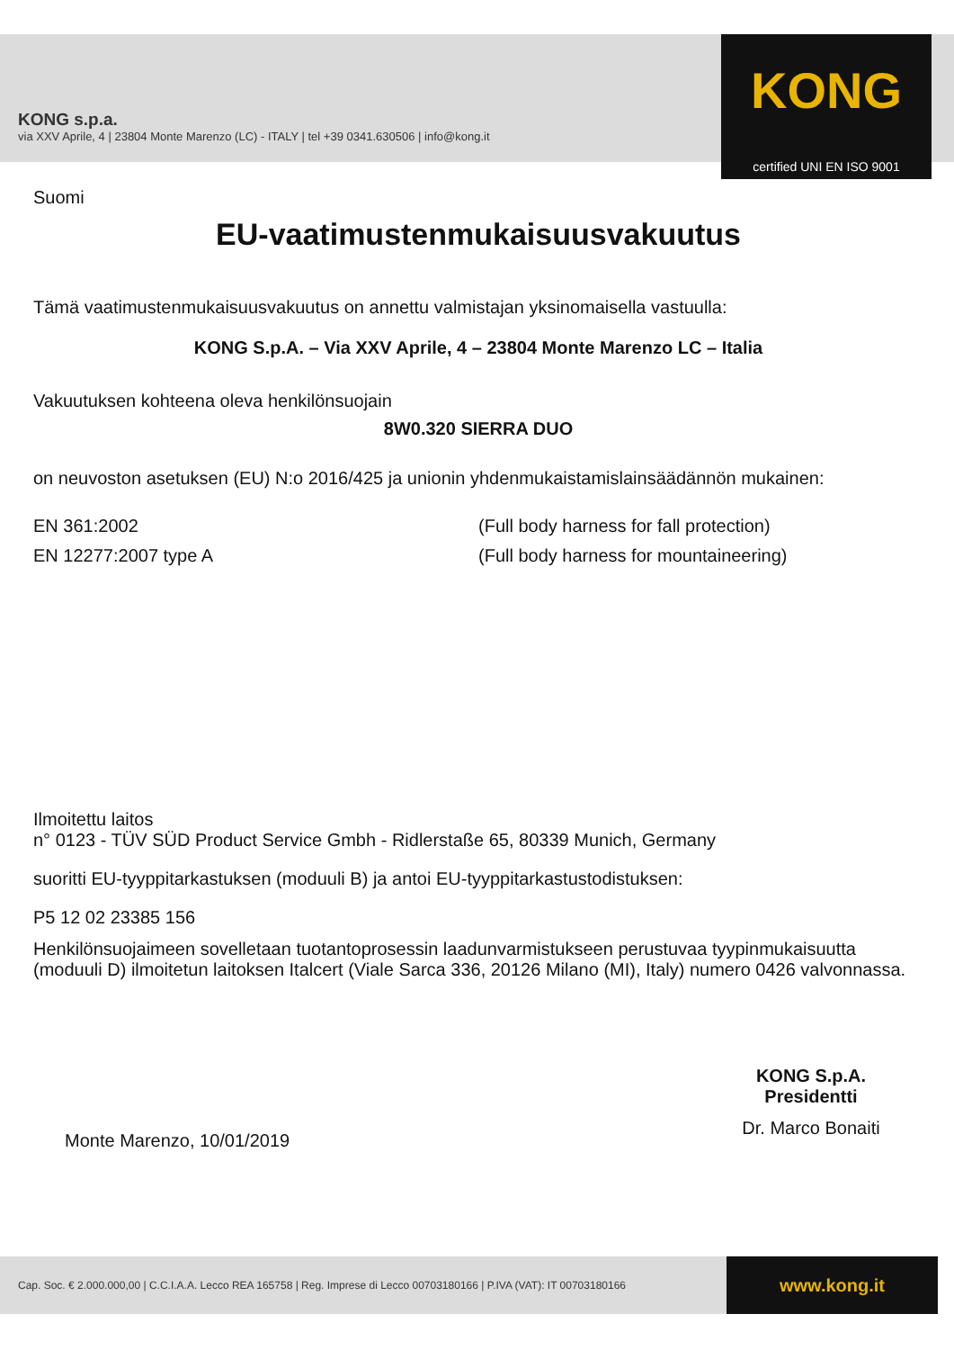KONG s.p.a.
via XXV Aprile, 4 | 23804 Monte Marenzo (LC) - ITALY | tel +39 0341.630506 | info@kong.it
KONG
certified UNI EN ISO 9001
Suomi
EU-vaatimustenmukaisuusvakuutus
Tämä vaatimustenmukaisuusvakuutus on annettu valmistajan yksinomaisella vastuulla:
KONG S.p.A. – Via XXV Aprile, 4 – 23804 Monte Marenzo LC – Italia
Vakuutuksen kohteena oleva henkilönsuojain
8W0.320 SIERRA DUO
on neuvoston asetuksen (EU) N:o 2016/425 ja unionin yhdenmukaistamislainsäädännön mukainen:
EN 361:2002 (Full body harness for fall protection) EN 12277:2007 type A (Full body harness for mountaineering)
Ilmoitettu laitos
n° 0123 - TÜV SÜD Product Service Gmbh - Ridlerstaße 65, 80339 Munich, Germany
suoritti EU-tyyppitarkastuksen (moduuli B) ja antoi EU-tyyppitarkastustodistuksen:
P5 12 02 23385 156
Henkilönsuojaimeen sovelletaan tuotantoprosessin laadunvarmistukseen perustuvaa tyypinmukaisuutta (moduuli D) ilmoitetun laitoksen Italcert (Viale Sarca 336, 20126 Milano (MI), Italy) numero 0426 valvonnassa.
Monte Marenzo, 10/01/2019
KONG S.p.A.
Presidentti
Dr. Marco Bonaiti
Cap. Soc. € 2.000.000,00 | C.C.I.A.A. Lecco REA 165758 | Reg. Imprese di Lecco 00703180166 | P.IVA (VAT): IT 00703180166
www.kong.it